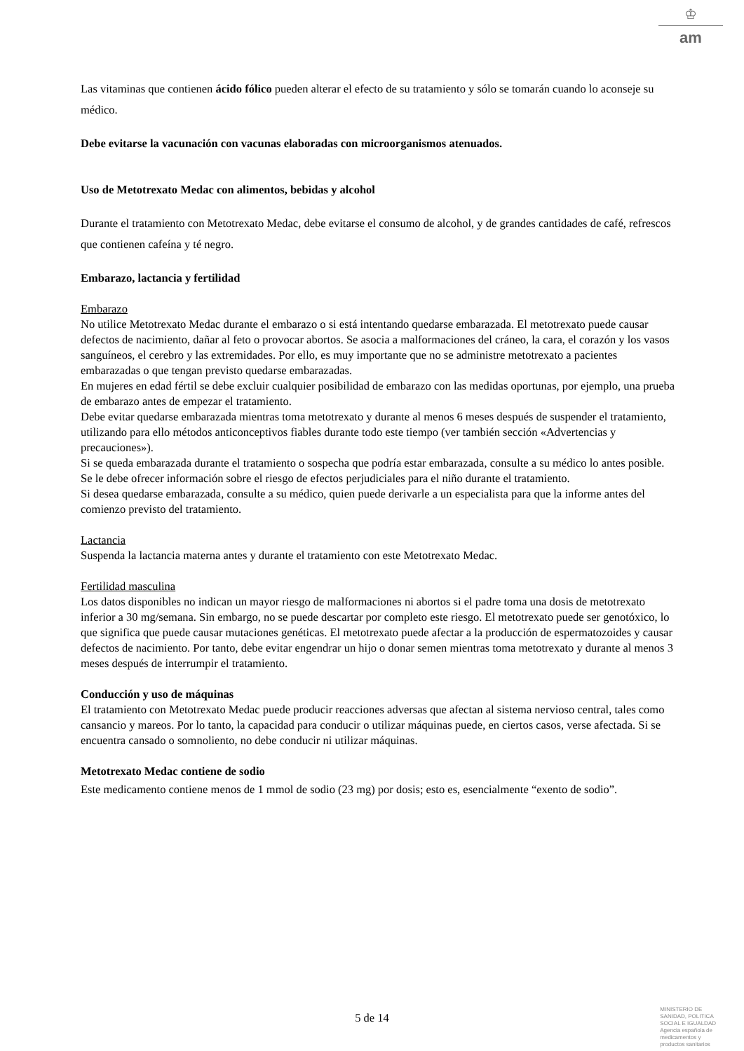♔
am
Las vitaminas que contienen ácido fólico pueden alterar el efecto de su tratamiento y sólo se tomarán cuando lo aconseje su médico.
Debe evitarse la vacunación con vacunas elaboradas con microorganismos atenuados.
Uso de Metotrexato Medac con alimentos, bebidas y alcohol
Durante el tratamiento con Metotrexato Medac, debe evitarse el consumo de alcohol, y de grandes cantidades de café, refrescos que contienen cafeína y té negro.
Embarazo, lactancia y fertilidad
Embarazo
No utilice Metotrexato Medac durante el embarazo o si está intentando quedarse embarazada. El metotrexato puede causar defectos de nacimiento, dañar al feto o provocar abortos. Se asocia a malformaciones del cráneo, la cara, el corazón y los vasos sanguíneos, el cerebro y las extremidades. Por ello, es muy importante que no se administre metotrexato a pacientes embarazadas o que tengan previsto quedarse embarazadas.
En mujeres en edad fértil se debe excluir cualquier posibilidad de embarazo con las medidas oportunas, por ejemplo, una prueba de embarazo antes de empezar el tratamiento.
Debe evitar quedarse embarazada mientras toma metotrexato y durante al menos 6 meses después de suspender el tratamiento, utilizando para ello métodos anticonceptivos fiables durante todo este tiempo (ver también sección «Advertencias y precauciones»).
Si se queda embarazada durante el tratamiento o sospecha que podría estar embarazada, consulte a su médico lo antes posible. Se le debe ofrecer información sobre el riesgo de efectos perjudiciales para el niño durante el tratamiento.
Si desea quedarse embarazada, consulte a su médico, quien puede derivarle a un especialista para que la informe antes del comienzo previsto del tratamiento.
Lactancia
Suspenda la lactancia materna antes y durante el tratamiento con este Metotrexato Medac.
Fertilidad masculina
Los datos disponibles no indican un mayor riesgo de malformaciones ni abortos si el padre toma una dosis de metotrexato inferior a 30 mg/semana. Sin embargo, no se puede descartar por completo este riesgo. El metotrexato puede ser genotóxico, lo que significa que puede causar mutaciones genéticas. El metotrexato puede afectar a la producción de espermatozoides y causar defectos de nacimiento. Por tanto, debe evitar engendrar un hijo o donar semen mientras toma metotrexato y durante al menos 3 meses después de interrumpir el tratamiento.
Conducción y uso de máquinas
El tratamiento con Metotrexato Medac puede producir reacciones adversas que afectan al sistema nervioso central, tales como cansancio y mareos. Por lo tanto, la capacidad para conducir o utilizar máquinas puede, en ciertos casos, verse afectada. Si se encuentra cansado o somnoliento, no debe conducir ni utilizar máquinas.
Metotrexato Medac contiene de sodio
Este medicamento contiene menos de 1 mmol de sodio (23 mg) por dosis; esto es, esencialmente “exento de sodio”.
5 de 14
MINISTERIO DE
SANIDAD, POLITICA
SOCIAL E IGUALDAD
Agencia española de
medicamentos y
productos sanitarios